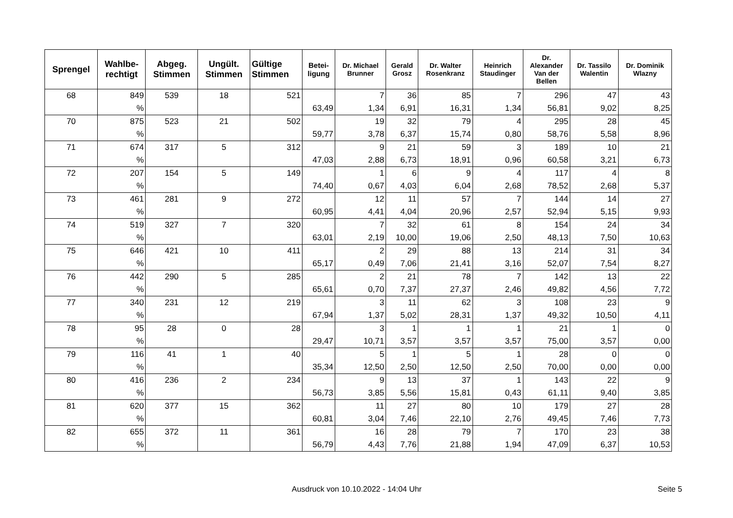| Sprengel | Wahlbe- rechtigt | Abgeg. Stimmen | Ungült. Stimmen | Gültige Stimmen | Betei- ligung | Dr. Michael Brunner | Gerald Grosz | Dr. Walter Rosenkranz | Heinrich Staudinger | Dr. Alexander Van der Bellen | Dr. Tassilo Walentin | Dr. Dominik Wlazny |
| --- | --- | --- | --- | --- | --- | --- | --- | --- | --- | --- | --- | --- |
| 68 | 849 | 539 | 18 | 521 | | 7 | 36 | 85 | 7 | 296 | 47 | 43 |
| | % | | | | 63,49 | 1,34 | 6,91 | 16,31 | 1,34 | 56,81 | 9,02 | 8,25 |
| 70 | 875 | 523 | 21 | 502 | | 19 | 32 | 79 | 4 | 295 | 28 | 45 |
| | % | | | | 59,77 | 3,78 | 6,37 | 15,74 | 0,80 | 58,76 | 5,58 | 8,96 |
| 71 | 674 | 317 | 5 | 312 | | 9 | 21 | 59 | 3 | 189 | 10 | 21 |
| | % | | | | 47,03 | 2,88 | 6,73 | 18,91 | 0,96 | 60,58 | 3,21 | 6,73 |
| 72 | 207 | 154 | 5 | 149 | | 1 | 6 | 9 | 4 | 117 | 4 | 8 |
| | % | | | | 74,40 | 0,67 | 4,03 | 6,04 | 2,68 | 78,52 | 2,68 | 5,37 |
| 73 | 461 | 281 | 9 | 272 | | 12 | 11 | 57 | 7 | 144 | 14 | 27 |
| | % | | | | 60,95 | 4,41 | 4,04 | 20,96 | 2,57 | 52,94 | 5,15 | 9,93 |
| 74 | 519 | 327 | 7 | 320 | | 7 | 32 | 61 | 8 | 154 | 24 | 34 |
| | % | | | | 63,01 | 2,19 | 10,00 | 19,06 | 2,50 | 48,13 | 7,50 | 10,63 |
| 75 | 646 | 421 | 10 | 411 | | 2 | 29 | 88 | 13 | 214 | 31 | 34 |
| | % | | | | 65,17 | 0,49 | 7,06 | 21,41 | 3,16 | 52,07 | 7,54 | 8,27 |
| 76 | 442 | 290 | 5 | 285 | | 2 | 21 | 78 | 7 | 142 | 13 | 22 |
| | % | | | | 65,61 | 0,70 | 7,37 | 27,37 | 2,46 | 49,82 | 4,56 | 7,72 |
| 77 | 340 | 231 | 12 | 219 | | 3 | 11 | 62 | 3 | 108 | 23 | 9 |
| | % | | | | 67,94 | 1,37 | 5,02 | 28,31 | 1,37 | 49,32 | 10,50 | 4,11 |
| 78 | 95 | 28 | 0 | 28 | | 3 | 1 | 1 | 1 | 21 | 1 | 0 |
| | % | | | | 29,47 | 10,71 | 3,57 | 3,57 | 3,57 | 75,00 | 3,57 | 0,00 |
| 79 | 116 | 41 | 1 | 40 | | 5 | 1 | 5 | 1 | 28 | 0 | 0 |
| | % | | | | 35,34 | 12,50 | 2,50 | 12,50 | 2,50 | 70,00 | 0,00 | 0,00 |
| 80 | 416 | 236 | 2 | 234 | | 9 | 13 | 37 | 1 | 143 | 22 | 9 |
| | % | | | | 56,73 | 3,85 | 5,56 | 15,81 | 0,43 | 61,11 | 9,40 | 3,85 |
| 81 | 620 | 377 | 15 | 362 | | 11 | 27 | 80 | 10 | 179 | 27 | 28 |
| | % | | | | 60,81 | 3,04 | 7,46 | 22,10 | 2,76 | 49,45 | 7,46 | 7,73 |
| 82 | 655 | 372 | 11 | 361 | | 16 | 28 | 79 | 7 | 170 | 23 | 38 |
| | % | | | | 56,79 | 4,43 | 7,76 | 21,88 | 1,94 | 47,09 | 6,37 | 10,53 |
Ausdruck von 10.10.2022 - 14:04 Uhr
Seite 5